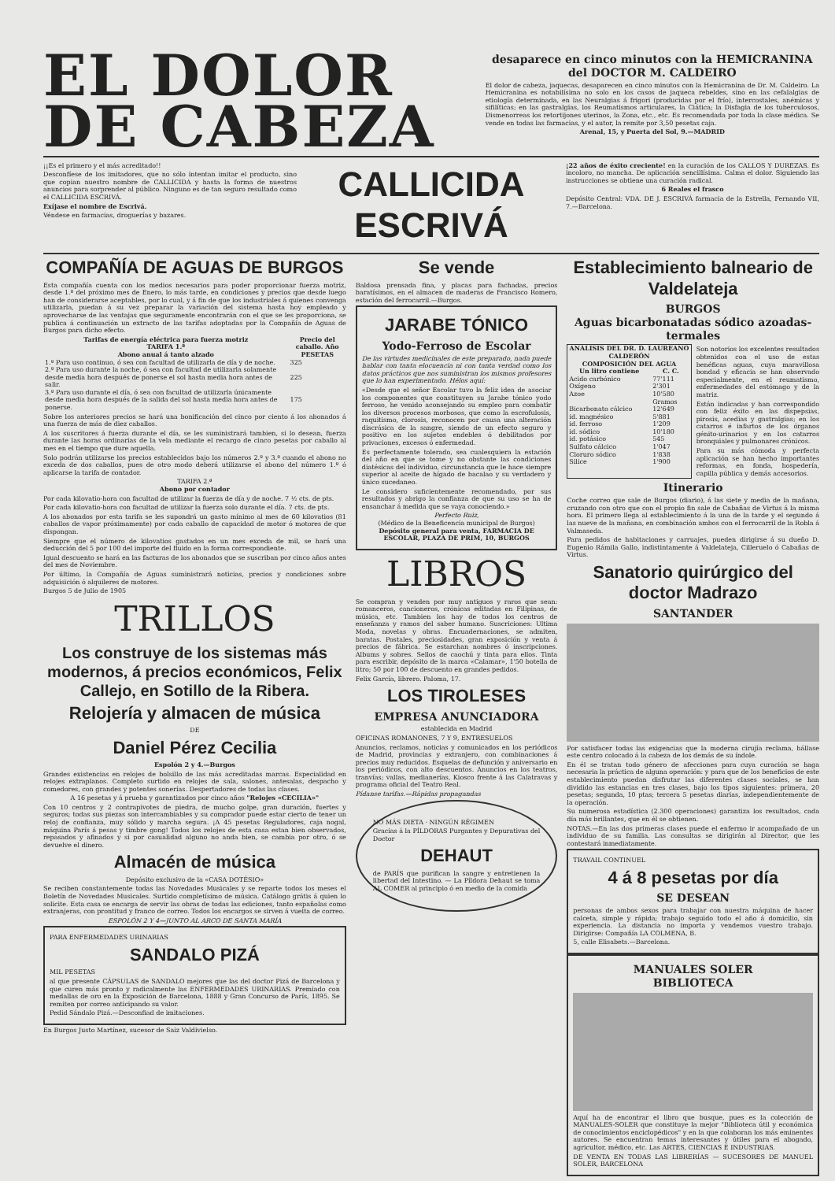EL DOLOR
DE CABEZA
desaparece en cinco minutos con la HEMICRANINA del DOCTOR M. CALDEIRO
El dolor de cabeza, jaquecas, desaparecen en cinco minutos con la Hemicranina de Dr. M. Caldeiro. La Hemicranina es notabilísima no solo en los casos de jaqueca rebeldes, sino en las cefalalgias de etiología determinada, en las Neuralgias á frigori (producidas por el frío), intercostales, anémicas y sifilíticas; en las gastralgias, los Reumatismos articulares, la Ciática; la Disfagia de los tuberculosos, Dismenorreas los retortijones uterinos, la Zona, etc., etc. Es recomendada por toda la clase médica. Se vende en todas las farmacias, y el autor, la remite por 3,50 pesetas caja.
Arenal, 15, y Puerta del Sol, 9.—MADRID
¡¡Es el primero y el más acreditado!!
Desconfíese de los imitadores, que no sólo intentan imitar el producto, sino que copian nuestro nombre de CALLICIDA y hasta la forma de nuestros anuncios para sorprender al público. Ninguno es de tan seguro resultado como el CALLICIDA ESCRIVÁ.
Exíjase el nombre de Escrivá.
Véndese en farmacias, droguerías y bazares.
CALLICIDA ESCRIVÁ
¡22 años de éxito creciente! en la curación de los CALLOS Y DUREZAS. Es incoloro, no mancha. De aplicación sencillísima. Calma el dolor. Siguiendo las instrucciones se obtiene una curación radical.
6 Reales el frasco
Depósito Central: VDA. DE J. ESCRIVÁ farmacia de la Estrella, Fernando VII, 7.—Barcelona.
COMPAÑÍA DE AGUAS DE BURGOS
Esta compañía cuenta con los medios necesarios para poder proporcionar fuerza motriz, desde 1.º del próximo mes de Enero, lo más tarde, en condiciones y precios que desde luego han de considerarse aceptables, por lo cual, y á fin de que los industriales á quienes convenga utilizarla, puedan á su vez preparar la variación del sistema hasta hoy empleado y aprovecharse de las ventajas que seguramente encontrarán con el que se les proporciona, se publica á continuación un extracto de las tarifas adoptadas por la Compañía de Aguas de Burgos para dicho efecto.
| Tarifas de energía eléctrica para fuerza motriz TARIFA 1.ª Abono anual á tanto alzado | Precio del caballo. Año PESETAS |
| --- | --- |
| 1.º Para uso continuo, ó sea con facultad de utilizarla de día y de noche. | 325 |
| 2.º Para uso durante la noche, ó sea con facultad de utilizarla solamente desde media hora después de ponerse el sol hasta media hora antes de salir. | 225 |
| 3.º Para uso durante el día, ó sea con facultad de utilizarla únicamente desde media hora después de la salida del sol hasta media hora antes de ponerse. | 175 |
Sobre los anteriores precios se hará una bonificación del cinco por ciento á los abonados á una fuerza de más de diez caballos.
A los suscritores á fuerza durante el día, se les suministrará tambien, si lo desean, fuerza durante las horas ordinarias de la vela mediante el recargo de cinco pesetas por caballo al mes en el tiempo que dure aquella.
Solo podrán utilizarse los precios establecidos bajo los números 2.º y 3.º cuando el abono no exceda de dos caballos, pues de otro modo deberá utilizarse el abono del número 1.º ó aplicarse la tarifa de contador.
TARIFA 2.ª
Abono por contador
Por cada kilovatio-hora con facultad de utilizar la fuerza de día y de noche. 7 ½ cts. de pts.
Por cada kilovatio-hora con facultad de utilizar la fuerza solo durante el día. 7 cts. de pts.
A los abonados por esta tarifa se les supondrá un gasto mínimo al mes de 60 kilovatios (81 caballos de vapor próximamente) por cada caballo de capacidad de motor ó motores de que dispongan.
Siempre que el número de kilovatios gastados en un mes exceda de mil, se hará una deducción del 5 por 100 del importe del fluido en la forma correspondiente.
Igual descuento se hará en las facturas de los abonados que se suscriban por cinco años antes del mes de Noviembre.
Por último, la Compañía de Aguas suministrará noticias, precios y condiciones sobre adquisición ó alquileres de motores.
Burgos 5 de Julio de 1905
TRILLOS
Los construye de los sistemas más modernos, á precios económicos, Felix Callejo, en Sotillo de la Ribera.
Relojería y almacen de música
DE
Daniel Pérez Cecilia
Espolón 2 y 4.—Burgos
Grandes existencias en relojes de bolsillo de las más acreditadas marcas. Especialidad en relojes extraplanos. Completo surtido en relojes de sala, salones, antesalas, despacho y comedores, con grandes y potentes sonerías. Despertadores de todas las clases.
A 16 pesetas y á prueba y garantizados por cinco años "Relojes «CECILIA»"
Con 10 centros y 2 contrapivotes de piedra, de mucho golpe, gran duración, fuertes y seguros; todas sus piezas son intercambiables y su comprador puede estar cierto de tener un reloj de confianza, muy sólido y marcha segura. ¡A 45 pesetas Reguladores, caja nogal, máquina París á pesas y timbre gong! Todos los relojes de esta casa estan bien observados, repasados y afinados y si por casualidad alguno no anda bien, se cambia por otro, ó se devuelve el dinero.
Almacén de música
Depósito exclusivo de la «CASA DOTÉSIO»
Se reciben constantemente todas las Novedades Musicales y se reparte todos los meses el Boletín de Novedades Musicales. Surtido completísimo de música. Catálogo grátis á quien lo solicite. Esta casa se encarga de servir las obras de todas las ediciones, tanto españolas como extranjeras, con prontitud y franco de correo. Todos los encargos se sirven á vuelta de correo.
ESPOLÓN 2 Y 4—JUNTO AL ARCO DE SANTA MARÍA
PARA ENFERMEDADES URINARIAS
SANDALO PIZÁ
MIL PESETAS
al que presente CÁPSULAS de SANDALO mejores que las del doctor Pizá de Barcelona y que curen más pronto y radicalmente las ENFERMEDADES URINARIAS. Premiado con medallas de oro en la Exposición de Barcelona, 1888 y Gran Concurso de París, 1895. Se remiten por correo anticipando su valor.
Pedid Sándalo Pizá.—Desconfiad de imitaciones.
En Burgos Justo Martínez, sucesor de Saiz Valdivielso.
Se vende
Baldosa prensada fina, y placas para fachadas, precios baratísimos, en el almacen de maderas de Francisco Romero, estación del ferrocarril.—Burgos.
JARABE TÓNICO
Yodo-Ferroso de Escolar
De las virtudes medicinales de este preparado, nada puede hablar con tanta elocuencia ni con tanta verdad como los datos prácticos que nos suministran los mismos profesores que lo han experimentado. Hélos aquí:
«Desde que el señor Escolar tuvo la feliz idea de asociar los componentes que constituyen su Jarabe tónico yodo ferroso, he venido aconsejando su empleo para combatir los diversos procesos morbosos, que como la escrofulosis, raquitismo, clorosis, reconocen por causa una alteración discrásica de la sangre, siendo de un efecto seguro y positivo en los sujetos endebles ó debilitados por privaciones, excesos ó enfermedad.
Es perfectamente tolerado, sea cualesquiera la estación del año en que se tome y no obstante las condiciones diatésicas del individuo, circunstancia que le hace siempre superior al aceite de hígado de bacalao y su verdadero y único sucedaneo.
Le considero suficientemente recomendado, por sus resultados y abrigo la confianza de que su uso se ha de ensanchar á medida que se vaya conociendo.»
Perfecto Ruiz,
(Médico de la Beneficencia municipal de Burgos)
Depósito general para venta, FARMACIA DE ESCOLAR, PLAZA DE PRIM, 10, BURGOS
LIBROS
Se compran y venden por muy antiguos y raros que sean: romanceros, cancioneros, crónicas editadas en Filipinas, de música, etc. Tambien los hay de todos los centros de enseñanza y ramos del saber humano. Suscriciones: Ultima Moda, novelas y obras. Encuadernaciones, se admiten, baratas. Postales, preciosidades, gran exposición y venta á precios de fábrica. Se estarchan nombres ó inscripciones. Albums y sobres. Sellos de caochú y tinta para ellos. Tinta para escribir, depósito de la marca «Calamar», 1'50 botella de litro; 50 por 100 de descuento en grandes pedidos.
Felix García, librero. Paloma, 17.
LOS TIROLESES
EMPRESA ANUNCIADORA
establecida en Madrid
OFICINAS ROMANONES, 7 Y 9, ENTRESUELOS
Anuncios, reclamos, noticias y comunicados en los periódicos de Madrid, provincias y extranjero, con combinaciones á precios muy reducidos. Esquelas de defunción y aniversario en los periódicos, con alto descuentos. Anuncios en los teatros, tranvías; vallas, medianerías, Kiosco frente á las Calatravas y programa oficial del Teatro Real.
Pídanse tarifas.—Rápidas propagandas
NO MÁS DIETA · NINGÚN RÉGIMEN
Gracias á la PÍLDORAS Purgantes y Depurativas del Doctor
DEHAUT
de PARÍS que purifican la sangre y entretienen la libertad del Intestino. — La Píldora Dehaut se toma AL COMER al principio ó en medio de la comida
Establecimiento balneario de Valdelateja
BURGOS
Aguas bicarbonatadas sódico azoadas-termales
| ANÁLISIS DEL DR. D. LAUREANO CALDERÓN COMPOSICIÓN DEL AGUA | |
| --- | --- |
| Un litro contiene | C. C. |
| Acido carbónico | 77'111 |
| Oxígeno | 2'301 |
| Azoe | 10'580 |
| | Gramos |
| Bicarbonato cálcico | 12'649 |
| id. magnésico | 5'881 |
| id. ferroso | 1'209 |
| id. sódico | 10'180 |
| id. potásico | 545 |
| Sulfato cálcico | 1'047 |
| Cloruro sódico | 1'838 |
| Silice | 1'900 |
Son notorios los excelentes resultados obtenidos con el uso de estas benéficas aguas, cuya maravillosa bondad y eficacia se han observado especialmente, en el reumatismo, enfermedades del estómago y de la matriz.
Están indicadas y han correspondido con feliz éxito en las dispepsias, pirosis, acedias y gastralgias; en los catarros é infartos de los órganos génito-urinarios y en los catarros bronquiales y pulmonares crónicos.
Para su más cómoda y perfecta aplicación se han hecho importantes reformas, en fonda, hospedería, capilla pública y demás accesorios.
Itinerario
Coche correo que sale de Burgos (diario), á las siete y media de la mañana, cruzando con otro que con el propio fin sale de Cabañas de Virtus á la misma hora. El primero llega al establecimiento á la una de la tarde y el segundo á las nueve de la mañana, en combinación ambos con el ferrocarril de la Robla á Valmaseda.
Para pedidos de habitaciones y carruajes, pueden dirigirse á su dueño D. Eugenio Rámila Gallo, indistintamente á Valdelateja, Cilleruelo ó Cabañas de Virtus.
Sanatorio quirúrgico del doctor Madrazo
SANTANDER
Por satisfacer todas las exigencias que la moderna cirujía reclama, hállase este centro colocado á la cabeza de los demás de su índole.
En él se tratan todo género de afecciones para cuya curación se haga necesaria la práctica de alguna operación: y para que de los beneficios de este establecimiento puedan disfrutar las diferentes clases sociales, se han dividido las estancias en tres clases, bajo los tipos siguientes: primera, 20 pesetas; segunda, 10 ptas; tercera 5 pesetas diarias, independientemente de la operación.
Su numerosa estadística (2.300 operaciones) garantiza los resultados, cada día más brillantes, que en él se obtienen.
NOTAS.—En las dos primeras clases puede el enfermo ir acompañado de un individuo de su familia. Las consultas se dirigirán al Director, que les contestará inmediatamente.
TRAVAIL CONTINUEL
4 á 8 pesetas por día
SE DESEAN
personas de ambos sexos para trabajar con nuestra máquina de hacer calceta, simple y rápida; trabajo seguido todo el año á domicilio, sin experiencia. La distancia no importa y vendemos vuestro trabajo. Dirigirse: Compañía LA COLMENA, B.
5, calle Elisabets.—Barcelona.
MANUALES SOLER
BIBLIOTECA
Aquí ha de encontrar el libro que busque, pues es la colección de MANUALES-SOLER que constituye la mejor "Biblioteca útil y económica de conocimientos enciclopédicos" y en la que colaboran los más eminentes autores. Se encuentran temas interesantes y útiles para el abogado, agricultor, médico, etc. Las ARTES, CIENCIAS É INDUSTRIAS.
DE VENTA EN TODAS LAS LIBRERÍAS — SUCESORES DE MANUEL SOLER, BARCELONA